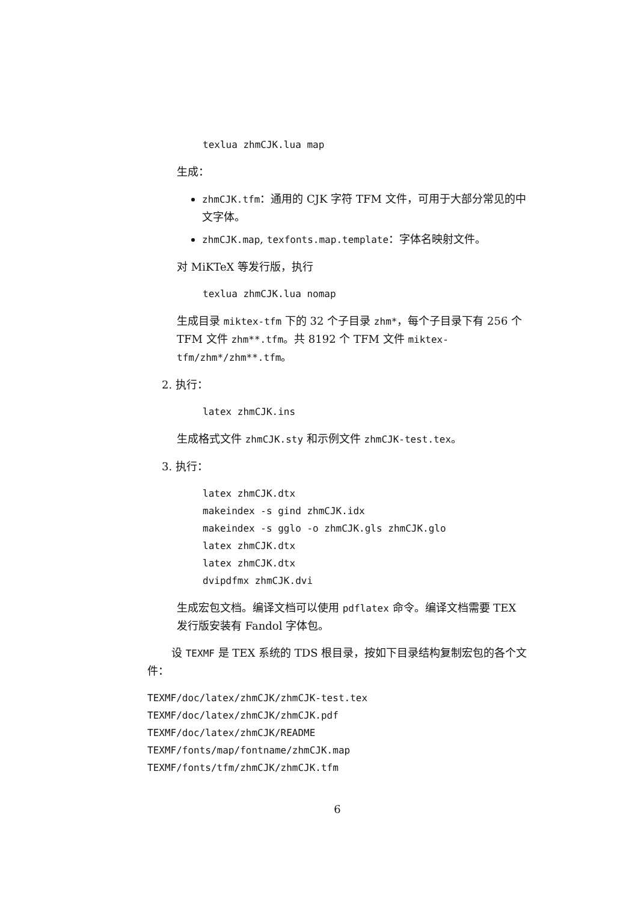texlua zhmCJK.lua map
生成：
zhmCJK.tfm：通用的 CJK 字符 TFM 文件，可用于大部分常见的中文字体。
zhmCJK.map, texfonts.map.template：字体名映射文件。
对 MiKTeX 等发行版，执行
texlua zhmCJK.lua nomap
生成目录 miktex-tfm 下的 32 个子目录 zhm*，每个子目录下有 256 个 TFM 文件 zhm**.tfm。共 8192 个 TFM 文件 miktex-tfm/zhm*/zhm**.tfm。
2. 执行：
latex zhmCJK.ins
生成格式文件 zhmCJK.sty 和示例文件 zhmCJK-test.tex。
3. 执行：
latex zhmCJK.dtx makeindex -s gind zhmCJK.idx makeindex -s gglo -o zhmCJK.gls zhmCJK.glo latex zhmCJK.dtx latex zhmCJK.dtx dvipdfmx zhmCJK.dvi
生成宏包文档。编译文档可以使用 pdflatex 命令。编译文档需要 TEX 发行版安装有 Fandol 字体包。
设 TEXMF 是 TEX 系统的 TDS 根目录，按如下目录结构复制宏包的各个文件：
TEXMF/doc/latex/zhmCJK/zhmCJK-test.tex TEXMF/doc/latex/zhmCJK/zhmCJK.pdf TEXMF/doc/latex/zhmCJK/README TEXMF/fonts/map/fontname/zhmCJK.map TEXMF/fonts/tfm/zhmCJK/zhmCJK.tfm
6